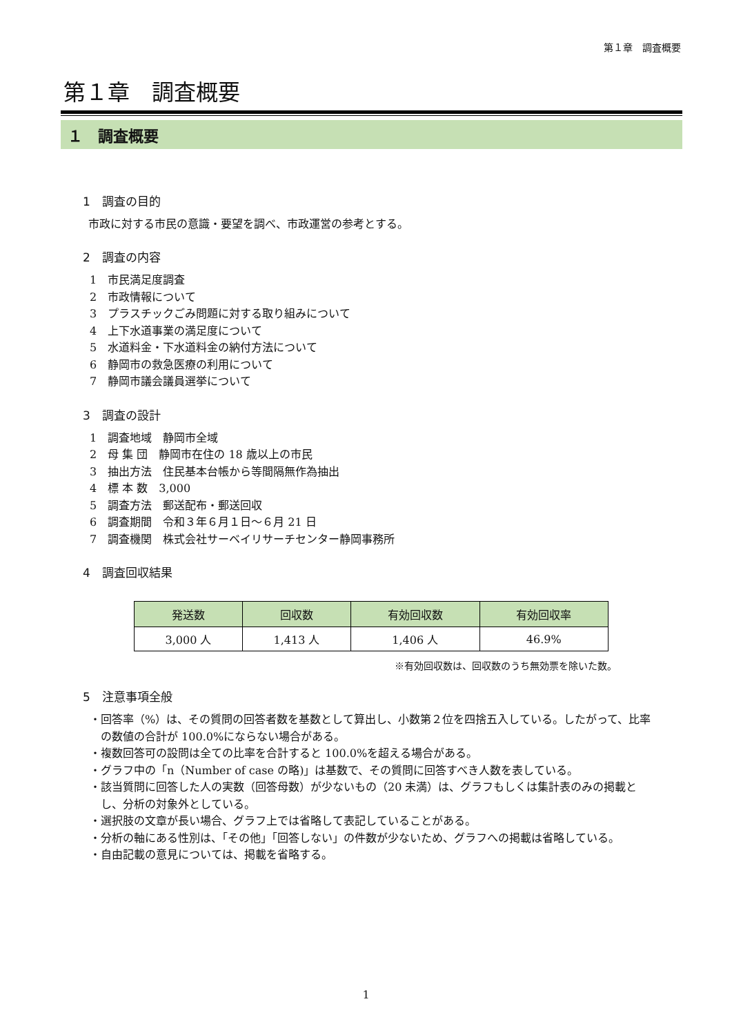第１章　調査概要
第１章　調査概要
１　調査概要
1　調査の目的
市政に対する市民の意識・要望を調べ、市政運営の参考とする。
2　調査の内容
1　市民満足度調査
2　市政情報について
3　プラスチックごみ問題に対する取り組みについて
4　上下水道事業の満足度について
5　水道料金・下水道料金の納付方法について
6　静岡市の救急医療の利用について
7　静岡市議会議員選挙について
3　調査の設計
1　調査地域　静岡市全域
2　母 集 団　静岡市在住の 18 歳以上の市民
3　抽出方法　住民基本台帳から等間隔無作為抽出
4　標 本 数　3,000
5　調査方法　郵送配布・郵送回収
6　調査期間　令和３年６月１日～６月 21 日
7　調査機関　株式会社サーベイリサーチセンター静岡事務所
4　調査回収結果
| 発送数 | 回収数 | 有効回収数 | 有効回収率 |
| --- | --- | --- | --- |
| 3,000 人 | 1,413 人 | 1,406 人 | 46.9% |
※有効回収数は、回収数のうち無効票を除いた数。
5　注意事項全般
・回答率（%）は、その質問の回答者数を基数として算出し、小数第２位を四捨五入している。したがって、比率の数値の合計が 100.0%にならない場合がある。
・複数回答可の設問は全ての比率を合計すると 100.0%を超える場合がある。
・グラフ中の「n（Number of case の略)」は基数で、その質問に回答すべき人数を表している。
・該当質問に回答した人の実数（回答母数）が少ないもの（20 未満）は、グラフもしくは集計表のみの掲載とし、分析の対象外としている。
・選択肢の文章が長い場合、グラフ上では省略して表記していることがある。
・分析の軸にある性別は、「その他」「回答しない」の件数が少ないため、グラフへの掲載は省略している。
・自由記載の意見については、掲載を省略する。
1